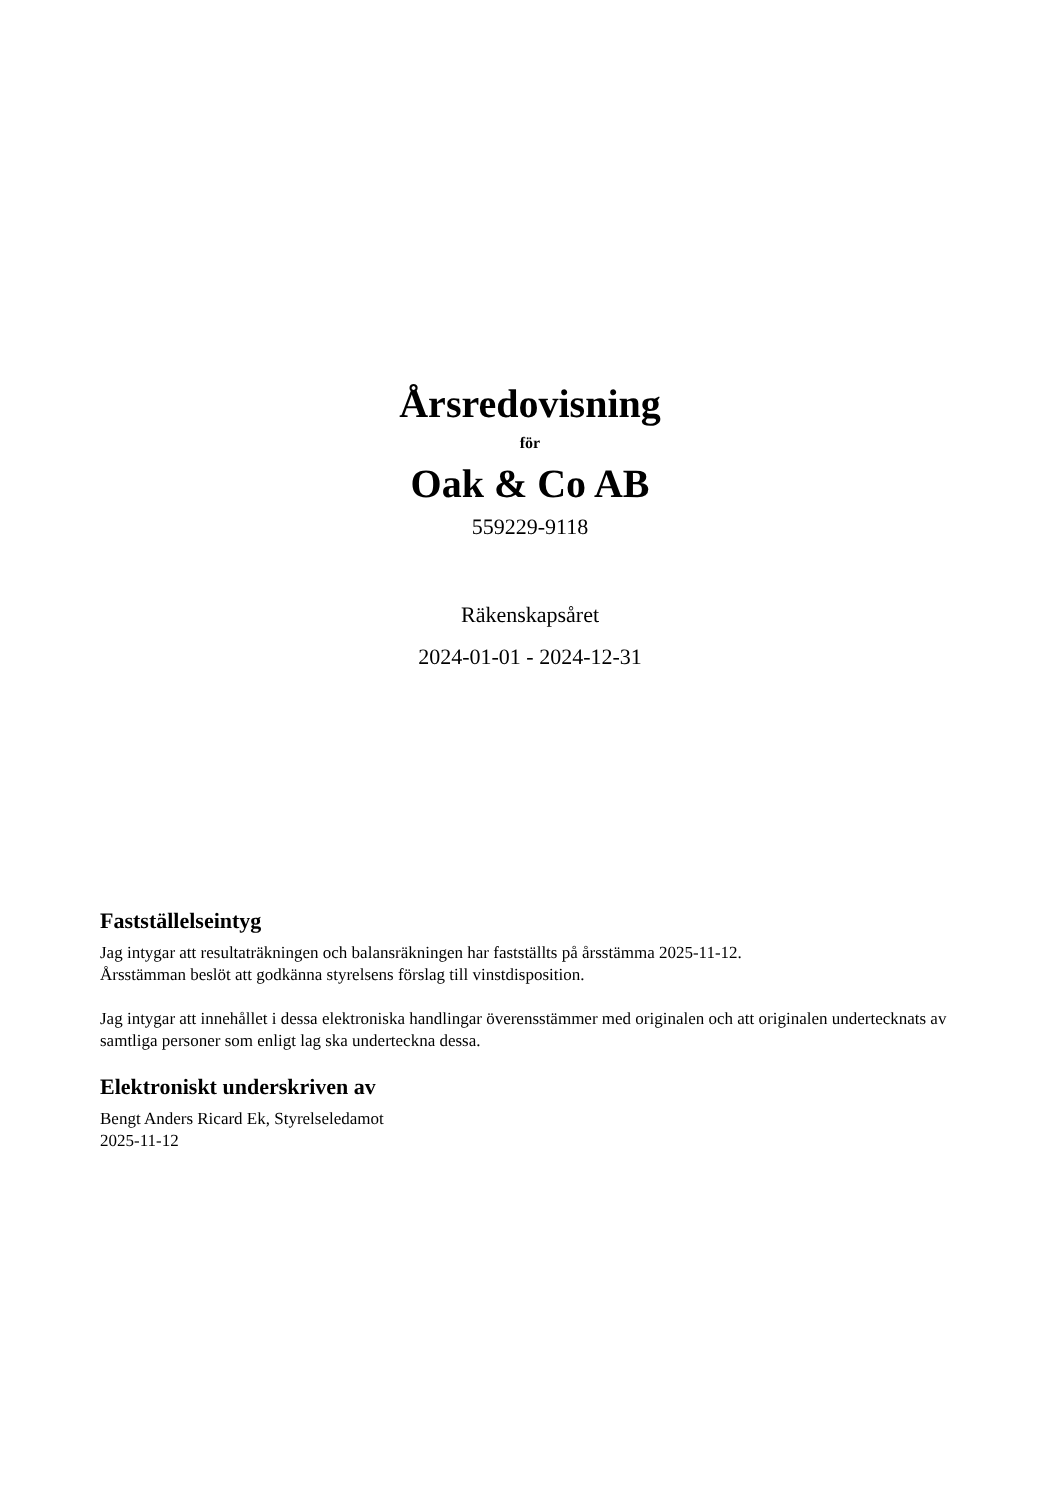Årsredovisning
för
Oak & Co AB
559229-9118
Räkenskapsåret
2024-01-01 - 2024-12-31
Fastställelseintyg
Jag intygar att resultaträkningen och balansräkningen har fastställts på årsstämma 2025-11-12.
Årsstämman beslöt att godkänna styrelsens förslag till vinstdisposition.
Jag intygar att innehållet i dessa elektroniska handlingar överensstämmer med originalen och att originalen undertecknats av samtliga personer som enligt lag ska underteckna dessa.
Elektroniskt underskriven av
Bengt Anders Ricard Ek, Styrelseledamot
2025-11-12